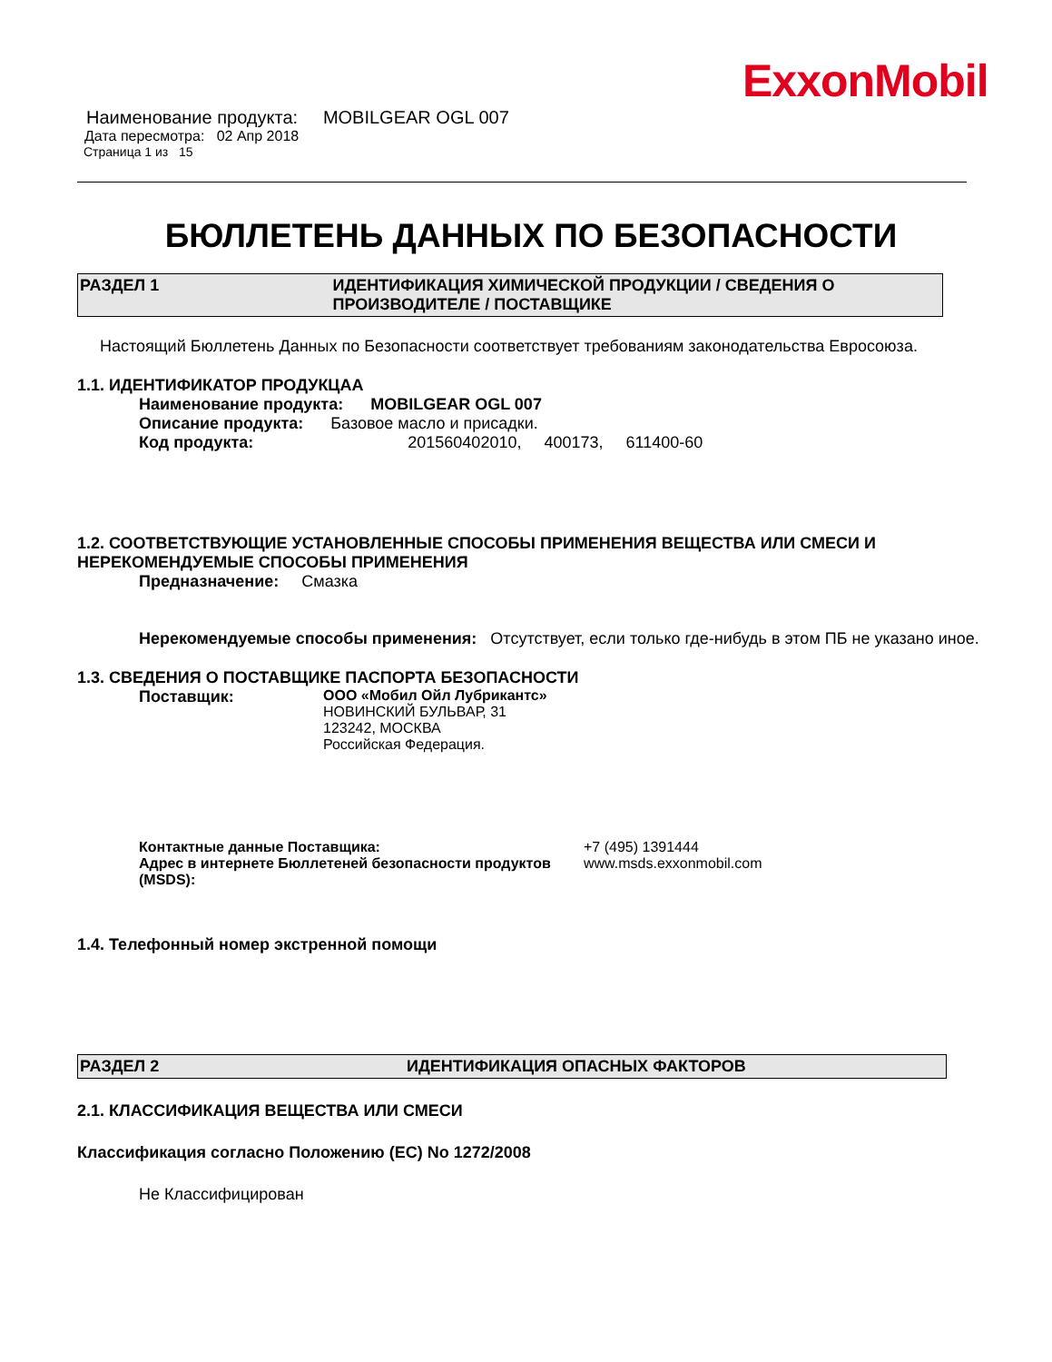ExxonMobil
Наименование продукта: MOBILGEAR OGL 007
Дата пересмотра: 02 Апр 2018
Страница 1 из 15
БЮЛЛЕТЕНЬ ДАННЫХ ПО БЕЗОПАСНОСТИ
РАЗДЕЛ 1 ИДЕНТИФИКАЦИЯ ХИМИЧЕСКОЙ ПРОДУКЦИИ / СВЕДЕНИЯ О ПРОИЗВОДИТЕЛЕ / ПОСТАВЩИКЕ
Настоящий Бюллетень Данных по Безопасности соответствует требованиям законодательства Евросоюза.
1.1. ИДЕНТИФИКАТОР ПРОДУКЦАА
Наименование продукта: MOBILGEAR OGL 007
Описание продукта: Базовое масло и присадки.
Код продукта: 201560402010, 400173, 611400-60
1.2. СООТВЕТСТВУЮЩИЕ УСТАНОВЛЕННЫЕ СПОСОБЫ ПРИМЕНЕНИЯ ВЕЩЕСТВА ИЛИ СМЕСИ И НЕРЕКОМЕНДУЕМЫЕ СПОСОБЫ ПРИМЕНЕНИЯ
Предназначение: Смазка
Нерекомендуемые способы применения: Отсутствует, если только где-нибудь в этом ПБ не указано иное.
1.3. СВЕДЕНИЯ О ПОСТАВЩИКЕ ПАСПОРТА БЕЗОПАСНОСТИ
Поставщик: ООО «Мобил Ойл Лубрикантс»
НОВИНСКИЙ БУЛЬВАР, 31
123242, МОСКВА
Российская Федерация.
Контактные данные Поставщика:
Адрес в интернете Бюллетеней безопасности продуктов (MSDS): +7 (495) 1391444
www.msds.exxonmobil.com
1.4. Телефонный номер экстренной помощи
РАЗДЕЛ 2 ИДЕНТИФИКАЦИЯ ОПАСНЫХ ФАКТОРОВ
2.1. КЛАССИФИКАЦИЯ ВЕЩЕСТВА ИЛИ СМЕСИ
Классификация согласно Положению (EC) No 1272/2008
Не Классифицирован